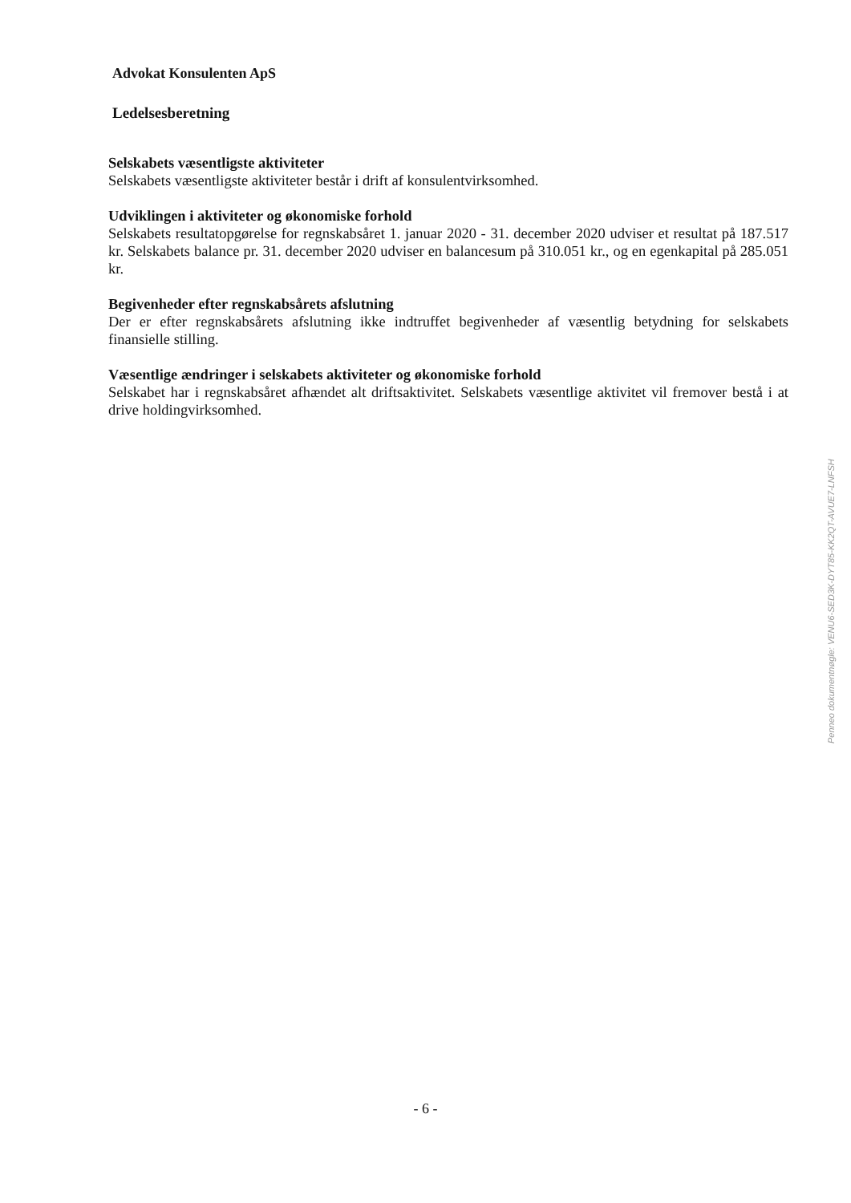Advokat Konsulenten ApS
Ledelsesberetning
Selskabets væsentligste aktiviteter
Selskabets væsentligste aktiviteter består i drift af konsulentvirksomhed.
Udviklingen i aktiviteter og økonomiske forhold
Selskabets resultatopgørelse for regnskabsåret 1. januar 2020 - 31. december 2020 udviser et resultat på 187.517 kr. Selskabets balance pr. 31. december 2020 udviser en balancesum på 310.051 kr., og en egenkapital på 285.051 kr.
Begivenheder efter regnskabsårets afslutning
Der er efter regnskabsårets afslutning ikke indtruffet begivenheder af væsentlig betydning for selskabets finansielle stilling.
Væsentlige ændringer i selskabets aktiviteter og økonomiske forhold
Selskabet har i regnskabsåret afhændet alt driftsaktivitet. Selskabets væsentlige aktivitet vil fremover bestå i at drive holdingvirksomhed.
Penneo dokumentnøgle: VENU6-SED3K-DYT85-KK2QT-AVUE7-LNFSH
- 6 -